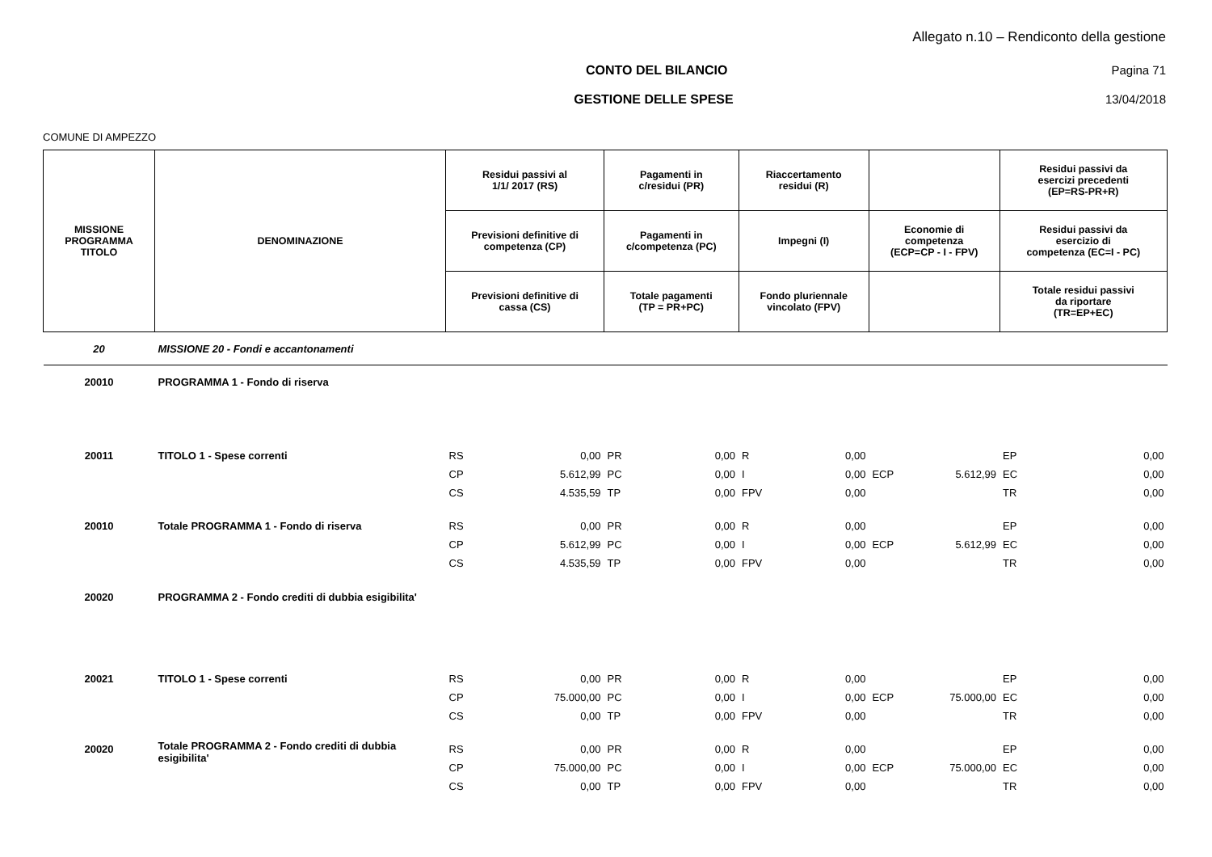Allegato n.10 – Rendiconto della gestione
CONTO DEL BILANCIO Pagina 71
GESTIONE DELLE SPESE 13/04/2018
COMUNE DI AMPEZZO
| MISSIONE PROGRAMMA TITOLO | DENOMINAZIONE | Residui passivi al 1/1/ 2017 (RS) | | Pagamenti in c/residui (PR) | | Riaccertamento residui (R) | | | | Residui passivi da esercizi precedenti (EP=RS-PR+R) | |
| --- | --- | --- | --- | --- | --- | --- | --- | --- | --- | --- | --- |
| | | Previsioni definitive di competenza (CP) | | Pagamenti in c/competenza (PC) | | Impegni (I) | | Economie di competenza (ECP=CP - I - FPV) | | Residui passivi da esercizio di competenza (EC=I - PC) | |
| | | Previsioni definitive di cassa (CS) | | Totale pagamenti (TP = PR+PC) | | Fondo pluriennale vincolato (FPV) | | | | Totale residui passivi da riportare (TR=EP+EC) | |
| 20 | MISSIONE 20 - Fondi e accantonamenti | | | | | | | | | | |
| 20010 | PROGRAMMA 1 - Fondo di riserva | | | | | | | | | | |
| 20011 | TITOLO 1 - Spese correnti | RS | 0,00 | PR | 0,00 | R | 0,00 | | | EP | 0,00 |
| | | CP | 5.612,99 | PC | 0,00 | I | 0,00 | ECP | 5.612,99 | EC | 0,00 |
| | | CS | 4.535,59 | TP | 0,00 | FPV | 0,00 | | | TR | 0,00 |
| 20010 | Totale PROGRAMMA 1 - Fondo di riserva | RS | 0,00 | PR | 0,00 | R | 0,00 | | | EP | 0,00 |
| | | CP | 5.612,99 | PC | 0,00 | I | 0,00 | ECP | 5.612,99 | EC | 0,00 |
| | | CS | 4.535,59 | TP | 0,00 | FPV | 0,00 | | | TR | 0,00 |
| 20020 | PROGRAMMA 2 - Fondo crediti di dubbia esigibilita' | | | | | | | | | | |
| 20021 | TITOLO 1 - Spese correnti | RS | 0,00 | PR | 0,00 | R | 0,00 | | | EP | 0,00 |
| | | CP | 75.000,00 | PC | 0,00 | I | 0,00 | ECP | 75.000,00 | EC | 0,00 |
| | | CS | 0,00 | TP | 0,00 | FPV | 0,00 | | | TR | 0,00 |
| 20020 | Totale PROGRAMMA 2 - Fondo crediti di dubbia esigibilita' | RS | 0,00 | PR | 0,00 | R | 0,00 | | | EP | 0,00 |
| | | CP | 75.000,00 | PC | 0,00 | I | 0,00 | ECP | 75.000,00 | EC | 0,00 |
| | | CS | 0,00 | TP | 0,00 | FPV | 0,00 | | | TR | 0,00 |